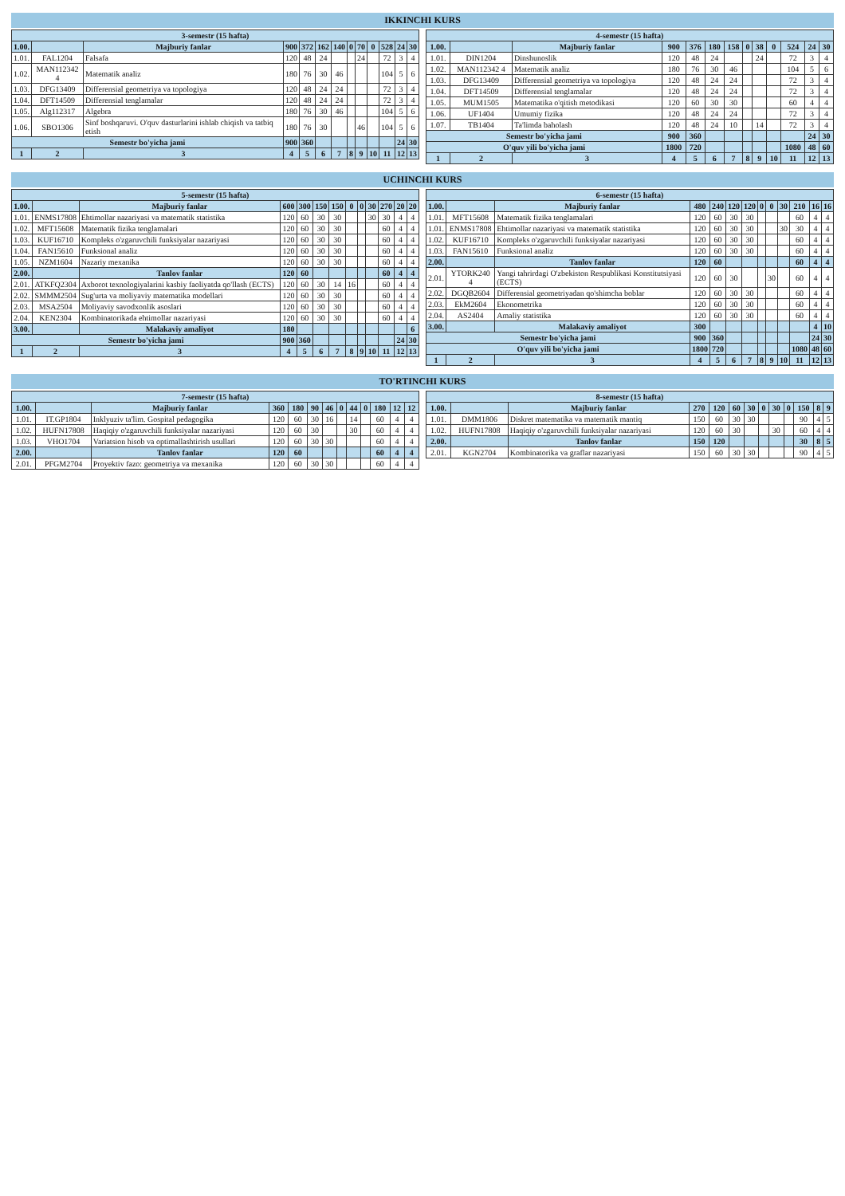IKKINCHI KURS
| 3-semestr (15 hafta) | | | | | | | | | | | | |
| --- | --- | --- | --- | --- | --- | --- | --- | --- | --- | --- | --- | --- |
| 1.00. | | Majburiy fanlar | 900 | 372 | 162 | 140 | 0 | 70 | 0 | 528 | 24 | 30 |
| 1.01. | FAL1204 | Falsafa | 120 | 48 | 24 | | | 24 | | 72 | 3 | 4 |
| 1.02. | MAN112342 4 | Matematik analiz | 180 | 76 | 30 | 46 | | | | 104 | 5 | 6 |
| 1.03. | DFG13409 | Differensial geometriya va topologiya | 120 | 48 | 24 | 24 | | | | 72 | 3 | 4 |
| 1.04. | DFT14509 | Differensial tenglamalar | 120 | 48 | 24 | 24 | | | | 72 | 3 | 4 |
| 1.05. | Alg112317 | Algebra | 180 | 76 | 30 | 46 | | | | 104 | 5 | 6 |
| 1.06. | SBO1306 | Sinf boshqaruvi. O'quv dasturlarini ishlab chiqish va tatbiq etish | 180 | 76 | 30 | | | 46 | | 104 | 5 | 6 |
| Semestr bo'yicha jami | | | 900 | 360 | | | | | | | 24 | 30 |
| 1 | 2 | 3 | 4 | 5 | 6 | 7 | 8 | 9 | 10 | 11 | 12 | 13 |
| 4-semestr (15 hafta) | | | | | | | | | | | | |
| --- | --- | --- | --- | --- | --- | --- | --- | --- | --- | --- | --- | --- |
| 1.00. | | Majburiy fanlar | 900 | 376 | 180 | 158 | 0 | 38 | 0 | 524 | 24 | 30 |
| 1.01. | DIN1204 | Dinshunoslik | 120 | 48 | 24 | | | 24 | | 72 | 3 | 4 |
| 1.02. | MAN112342 4 | Matematik analiz | 180 | 76 | 30 | 46 | | | | 104 | 5 | 6 |
| 1.03. | DFG13409 | Differensial geometriya va topologiya | 120 | 48 | 24 | 24 | | | | 72 | 3 | 4 |
| 1.04. | DFT14509 | Differensial tenglamalar | 120 | 48 | 24 | 24 | | | | 72 | 3 | 4 |
| 1.05. | MUM1505 | Matematika o'qitish metodikasi | 120 | 60 | 30 | 30 | | | | 60 | 4 | 4 |
| 1.06. | UF1404 | Umumiy fizika | 120 | 48 | 24 | 24 | | | | 72 | 3 | 4 |
| 1.07. | TB1404 | Ta'limda baholash | 120 | 48 | 24 | 10 | | 14 | | 72 | 3 | 4 |
| Semestr bo'yicha jami | | | 900 | 360 | | | | | | | 24 | 30 |
| O'quv yili bo'yicha jami | | | 1800 | 720 | | | | | | 1080 | 48 | 60 |
| 1 | 2 | 3 | 4 | 5 | 6 | 7 | 8 | 9 | 10 | 11 | 12 | 13 |
UCHINCHI KURS
| 5-semestr (15 hafta) | | | | | | | | | | | | |
| --- | --- | --- | --- | --- | --- | --- | --- | --- | --- | --- | --- | --- |
| 1.00. | | Majburiy fanlar | 600 | 300 | 150 | 150 | 0 | 0 | 30 | 270 | 20 | 20 |
| 1.01. | ENMS17808 | Ehtimollar nazariyasi va matematik statistika | 120 | 60 | 30 | 30 | | | 30 | 30 | 4 | 4 |
| 1.02. | MFT15608 | Matematik fizika tenglamalari | 120 | 60 | 30 | 30 | | | | 60 | 4 | 4 |
| 1.03. | KUF16710 | Kompleks o'zgaruvchili funksiyalar nazariyasi | 120 | 60 | 30 | 30 | | | | 60 | 4 | 4 |
| 1.04. | FAN15610 | Funksional analiz | 120 | 60 | 30 | 30 | | | | 60 | 4 | 4 |
| 1.05. | NZM1604 | Nazariy mexanika | 120 | 60 | 30 | 30 | | | | 60 | 4 | 4 |
| 2.00. | | Tanlov fanlar | 120 | 60 | | | | | | 60 | 4 | 4 |
| 2.01. | ATKFQ2304 | Axborot texnologiyalarini kasbiy faoliyatda qo'llash (ECTS) | 120 | 60 | 30 | 14 | 16 | | | 60 | 4 | 4 |
| 2.02. | SMMM2504 | Sug'urta va moliyaviy matematika modellari | 120 | 60 | 30 | 30 | | | | 60 | 4 | 4 |
| 2.03. | MSA2504 | Moliyaviy savodxonlik asoslari | 120 | 60 | 30 | 30 | | | | 60 | 4 | 4 |
| 2.04. | KEN2304 | Kombinatorikada ehtimollar nazariyasi | 120 | 60 | 30 | 30 | | | | 60 | 4 | 4 |
| 3.00. | | Malakaviy amaliyot | 180 | | | | | | | | | 6 |
| Semestr bo'yicha jami | | | 900 | 360 | | | | | | | 24 | 30 |
| 1 | 2 | 3 | 4 | 5 | 6 | 7 | 8 | 9 | 10 | 11 | 12 | 13 |
| 6-semestr (15 hafta) | | | | | | | | | | | | |
| --- | --- | --- | --- | --- | --- | --- | --- | --- | --- | --- | --- | --- |
| 1.00. | | Majburiy fanlar | 480 | 240 | 120 | 120 | 0 | 0 | 30 | 210 | 16 | 16 |
| 1.01. | MFT15608 | Matematik fizika tenglamalari | 120 | 60 | 30 | 30 | | | | 60 | 4 | 4 |
| 1.01. | ENMS17808 | Ehtimollar nazariyasi va matematik statistika | 120 | 60 | 30 | 30 | | | 30 | 30 | 4 | 4 |
| 1.02. | KUF16710 | Kompleks o'zgaruvchili funksiyalar nazariyasi | 120 | 60 | 30 | 30 | | | | 60 | 4 | 4 |
| 1.03. | FAN15610 | Funksional analiz | 120 | 60 | 30 | 30 | | | | 60 | 4 | 4 |
| 2.00. | | Tanlov fanlar | 120 | 60 | | | | | | 60 | 4 | 4 |
| 2.01. | YTORK240 4 | Yangi tahrirdagi O'zbekiston Respublikasi Konstitutsiyasi (ECTS) | 120 | 60 | 30 | | | 30 | | 60 | 4 | 4 |
| 2.02. | DGQB2604 | Differensial geometriyadan qo'shimcha boblar | 120 | 60 | 30 | 30 | | | | 60 | 4 | 4 |
| 2.03. | EkM2604 | Ekonometrika | 120 | 60 | 30 | 30 | | | | 60 | 4 | 4 |
| 2.04. | AS2404 | Amaliy statistika | 120 | 60 | 30 | 30 | | | | 60 | 4 | 4 |
| 3.00. | | Malakaviy amaliyot | 300 | | | | | | | | 4 | 10 |
| Semestr bo'yicha jami | | | 900 | 360 | | | | | | | 24 | 30 |
| O'quv yili bo'yicha jami | | | 1800 | 720 | | | | | | 1080 | 48 | 60 |
| 1 | 2 | 3 | 4 | 5 | 6 | 7 | 8 | 9 | 10 | 11 | 12 | 13 |
TO'RTINCHI KURS
| 7-semestr (15 hafta) | | | | | | | | | | | | |
| --- | --- | --- | --- | --- | --- | --- | --- | --- | --- | --- | --- | --- |
| 1.00. | | Majburiy fanlar | 360 | 180 | 90 | 46 | 0 | 44 | 0 | 180 | 12 | 12 |
| 1.01. | IT.GP1804 | Inklyuziv ta'lim. Gospital pedagogika | 120 | 60 | 30 | 16 | | 14 | | 60 | 4 | 4 |
| 1.02. | HUFN17808 | Haqiqiy o'zgaruvchili funksiyalar nazariyasi | 120 | 60 | 30 | | | 30 | | 60 | 4 | 4 |
| 1.03. | VHO1704 | Variatsion hisob va optimallashtirish usullari | 120 | 60 | 30 | 30 | | | | 60 | 4 | 4 |
| 2.00. | | Tanlov fanlar | 120 | 60 | | | | | | 60 | 4 | 4 |
| 2.01. | PFGM2704 | Proyektiv fazo: geometriya va mexanika | 120 | 60 | 30 | 30 | | | | 60 | 4 | 4 |
| 8-semestr (15 hafta) | | | | | | | | | | | | |
| --- | --- | --- | --- | --- | --- | --- | --- | --- | --- | --- | --- | --- |
| 1.00. | | Majburiy fanlar | 270 | 120 | 60 | 30 | 0 | 30 | 0 | 150 | 8 | 9 |
| 1.01. | DMM1806 | Diskret matematika va matematik mantiq | 150 | 60 | 30 | 30 | | | | 90 | 4 | 5 |
| 1.02. | HUFN17808 | Haqiqiy o'zgaruvchili funksiyalar nazariyasi | 120 | 60 | 30 | | | 30 | | 60 | 4 | 4 |
| 2.00. | | Tanlov fanlar | 150 | 120 | | | | | | 30 | 8 | 5 |
| 2.01. | KGN2704 | Kombinatorika va graflar nazariyasi | 150 | 60 | 30 | 30 | | | | 90 | 4 | 5 |